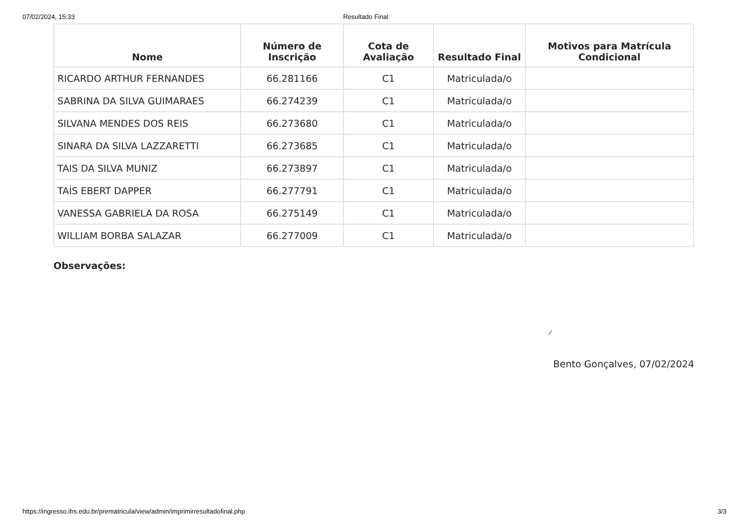07/02/2024, 15:33 Resultado Final
| Nome | Número de Inscrição | Cota de Avaliação | Resultado Final | Motivos para Matrícula Condicional |
| --- | --- | --- | --- | --- |
| RICARDO ARTHUR FERNANDES | 66.281166 | C1 | Matriculada/o | |
| SABRINA DA SILVA GUIMARAES | 66.274239 | C1 | Matriculada/o | |
| SILVANA MENDES DOS REIS | 66.273680 | C1 | Matriculada/o | |
| SINARA DA SILVA LAZZARETTI | 66.273685 | C1 | Matriculada/o | |
| TAIS DA SILVA MUNIZ | 66.273897 | C1 | Matriculada/o | |
| TAÍS EBERT DAPPER | 66.277791 | C1 | Matriculada/o | |
| VANESSA GABRIELA DA ROSA | 66.275149 | C1 | Matriculada/o | |
| WILLIAM BORBA SALAZAR | 66.277009 | C1 | Matriculada/o | |
Observações:
⁄⁄
Bento Gonçalves, 07/02/2024
https://ingresso.ifrs.edu.br/prematricula/view/admin/imprimirresultadofinal.php 3/3